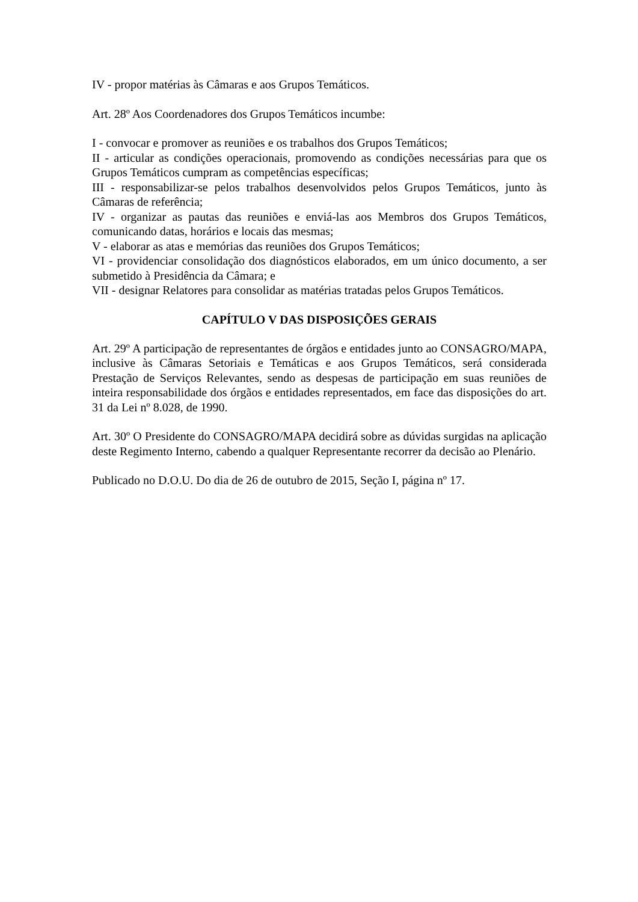IV - propor matérias às Câmaras e aos Grupos Temáticos.
Art. 28º Aos Coordenadores dos Grupos Temáticos incumbe:
I - convocar e promover as reuniões e os trabalhos dos Grupos Temáticos;
II - articular as condições operacionais, promovendo as condições necessárias para que os Grupos Temáticos cumpram as competências específicas;
III - responsabilizar-se pelos trabalhos desenvolvidos pelos Grupos Temáticos, junto às Câmaras de referência;
IV - organizar as pautas das reuniões e enviá-las aos Membros dos Grupos Temáticos, comunicando datas, horários e locais das mesmas;
V - elaborar as atas e memórias das reuniões dos Grupos Temáticos;
VI - providenciar consolidação dos diagnósticos elaborados, em um único documento, a ser submetido à Presidência da Câmara; e
VII - designar Relatores para consolidar as matérias tratadas pelos Grupos Temáticos.
CAPÍTULO V DAS DISPOSIÇÕES GERAIS
Art. 29º A participação de representantes de órgãos e entidades junto ao CONSAGRO/MAPA, inclusive às Câmaras Setoriais e Temáticas e aos Grupos Temáticos, será considerada Prestação de Serviços Relevantes, sendo as despesas de participação em suas reuniões de inteira responsabilidade dos órgãos e entidades representados, em face das disposições do art. 31 da Lei nº 8.028, de 1990.
Art. 30º O Presidente do CONSAGRO/MAPA decidirá sobre as dúvidas surgidas na aplicação deste Regimento Interno, cabendo a qualquer Representante recorrer da decisão ao Plenário.
Publicado no D.O.U. Do dia de 26 de outubro de 2015, Seção I, página nº 17.